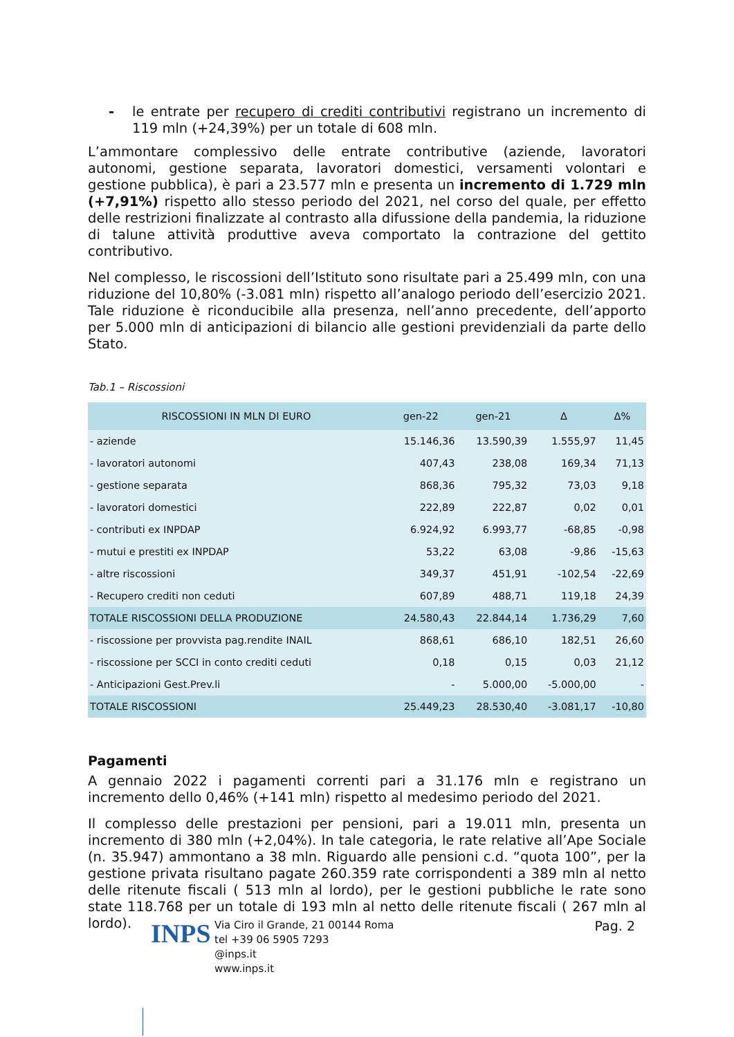- le entrate per recupero di crediti contributivi registrano un incremento di 119 mln (+24,39%) per un totale di 608 mln.
L’ammontare complessivo delle entrate contributive (aziende, lavoratori autonomi, gestione separata, lavoratori domestici, versamenti volontari e gestione pubblica), è pari a 23.577 mln e presenta un incremento di 1.729 mln (+7,91%) rispetto allo stesso periodo del 2021, nel corso del quale, per effetto delle restrizioni finalizzate al contrasto alla difussione della pandemia, la riduzione di talune attività produttive aveva comportato la contrazione del gettito contributivo.
Nel complesso, le riscossioni dell’Istituto sono risultate pari a 25.499 mln, con una riduzione del 10,80% (-3.081 mln) rispetto all’analogo periodo dell’esercizio 2021. Tale riduzione è riconducibile alla presenza, nell’anno precedente, dell’apporto per 5.000 mln di anticipazioni di bilancio alle gestioni previdenziali da parte dello Stato.
Tab.1 – Riscossioni
| RISCOSSIONI IN MLN DI EURO | gen-22 | gen-21 | Δ | Δ% |
| --- | --- | --- | --- | --- |
| - aziende | 15.146,36 | 13.590,39 | 1.555,97 | 11,45 |
| - lavoratori autonomi | 407,43 | 238,08 | 169,34 | 71,13 |
| - gestione separata | 868,36 | 795,32 | 73,03 | 9,18 |
| - lavoratori domestici | 222,89 | 222,87 | 0,02 | 0,01 |
| - contributi ex INPDAP | 6.924,92 | 6.993,77 | -68,85 | -0,98 |
| - mutui e prestiti ex INPDAP | 53,22 | 63,08 | -9,86 | -15,63 |
| - altre riscossioni | 349,37 | 451,91 | -102,54 | -22,69 |
| - Recupero crediti non ceduti | 607,89 | 488,71 | 119,18 | 24,39 |
| TOTALE RISCOSSIONI DELLA PRODUZIONE | 24.580,43 | 22.844,14 | 1.736,29 | 7,60 |
| - riscossione per provvista pag.rendite INAIL | 868,61 | 686,10 | 182,51 | 26,60 |
| - riscossione per SCCI in conto crediti ceduti | 0,18 | 0,15 | 0,03 | 21,12 |
| - Anticipazioni Gest.Prev.li | - | 5.000,00 | -5.000,00 | - |
| TOTALE RISCOSSIONI | 25.449,23 | 28.530,40 | -3.081,17 | -10,80 |
Pagamenti
A gennaio 2022 i pagamenti correnti pari a 31.176 mln e registrano un incremento dello 0,46% (+141 mln) rispetto al medesimo periodo del 2021.
Il complesso delle prestazioni per pensioni, pari a 19.011 mln, presenta un incremento di 380 mln (+2,04%). In tale categoria, le rate relative all’Ape Sociale (n. 35.947) ammontano a 38 mln. Riguardo alle pensioni c.d. “quota 100”, per la gestione privata risultano pagate 260.359 rate corrispondenti a 389 mln al netto delle ritenute fiscali ( 513 mln al lordo), per le gestioni pubbliche le rate sono state 118.768 per un totale di 193 mln al netto delle ritenute fiscali ( 267 mln al lordo).
INPS
Via Ciro il Grande, 21 00144 Roma
tel +39 06 5905 7293
@inps.it
www.inps.it
Pag. 2